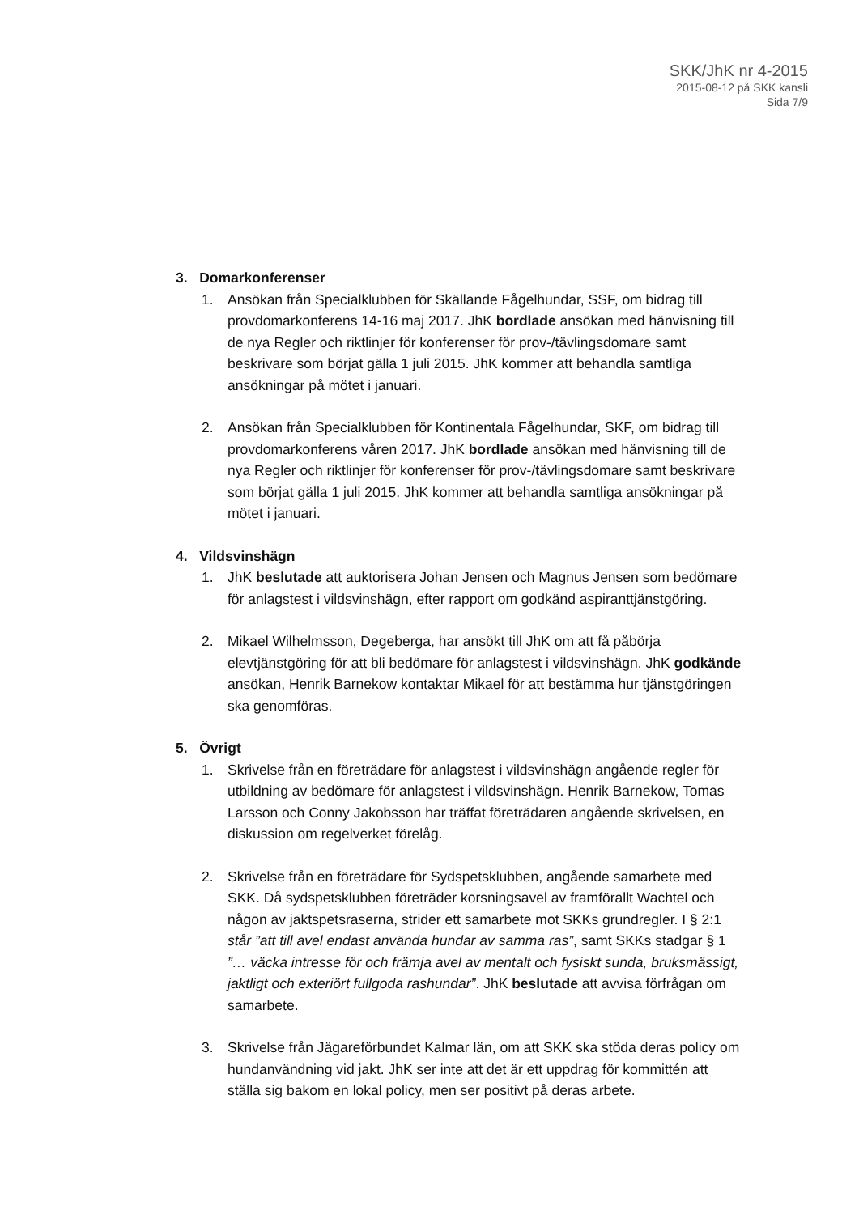SKK/JhK nr 4-2015
2015-08-12 på SKK kansli
Sida 7/9
3. Domarkonferenser
1. Ansökan från Specialklubben för Skällande Fågelhundar, SSF, om bidrag till provdomarkonferens 14-16 maj 2017. JhK bordlade ansökan med hänvisning till de nya Regler och riktlinjer för konferenser för prov-/tävlingsdomare samt beskrivare som börjat gälla 1 juli 2015. JhK kommer att behandla samtliga ansökningar på mötet i januari.
2. Ansökan från Specialklubben för Kontinentala Fågelhundar, SKF, om bidrag till provdomarkonferens våren 2017. JhK bordlade ansökan med hänvisning till de nya Regler och riktlinjer för konferenser för prov-/tävlingsdomare samt beskrivare som börjat gälla 1 juli 2015. JhK kommer att behandla samtliga ansökningar på mötet i januari.
4. Vildsvinshägn
1. JhK beslutade att auktorisera Johan Jensen och Magnus Jensen som bedömare för anlagstest i vildsvinshägn, efter rapport om godkänd aspiranttjänstgöring.
2. Mikael Wilhelmsson, Degeberga, har ansökt till JhK om att få påbörja elevtjänstgöring för att bli bedömare för anlagstest i vildsvinshägn. JhK godkände ansökan, Henrik Barnekow kontaktar Mikael för att bestämma hur tjänstgöringen ska genomföras.
5. Övrigt
1. Skrivelse från en företrädare för anlagstest i vildsvinshägn angående regler för utbildning av bedömare för anlagstest i vildsvinshägn. Henrik Barnekow, Tomas Larsson och Conny Jakobsson har träffat företrädaren angående skrivelsen, en diskussion om regelverket förelåg.
2. Skrivelse från en företrädare för Sydspetsklubben, angående samarbete med SKK. Då sydspetsklubben företräder korsningsavel av framförallt Wachtel och någon av jaktspetsraserna, strider ett samarbete mot SKKs grundregler. I § 2:1 står ”att till avel endast använda hundar av samma ras”, samt SKKs stadgar § 1 ”… väcka intresse för och främja avel av mentalt och fysiskt sunda, bruksmässigt, jaktligt och exteriört fullgoda rashundar”. JhK beslutade att avvisa förfrågan om samarbete.
3. Skrivelse från Jägareförbundet Kalmar län, om att SKK ska stöda deras policy om hundanvändning vid jakt. JhK ser inte att det är ett uppdrag för kommittén att ställa sig bakom en lokal policy, men ser positivt på deras arbete.